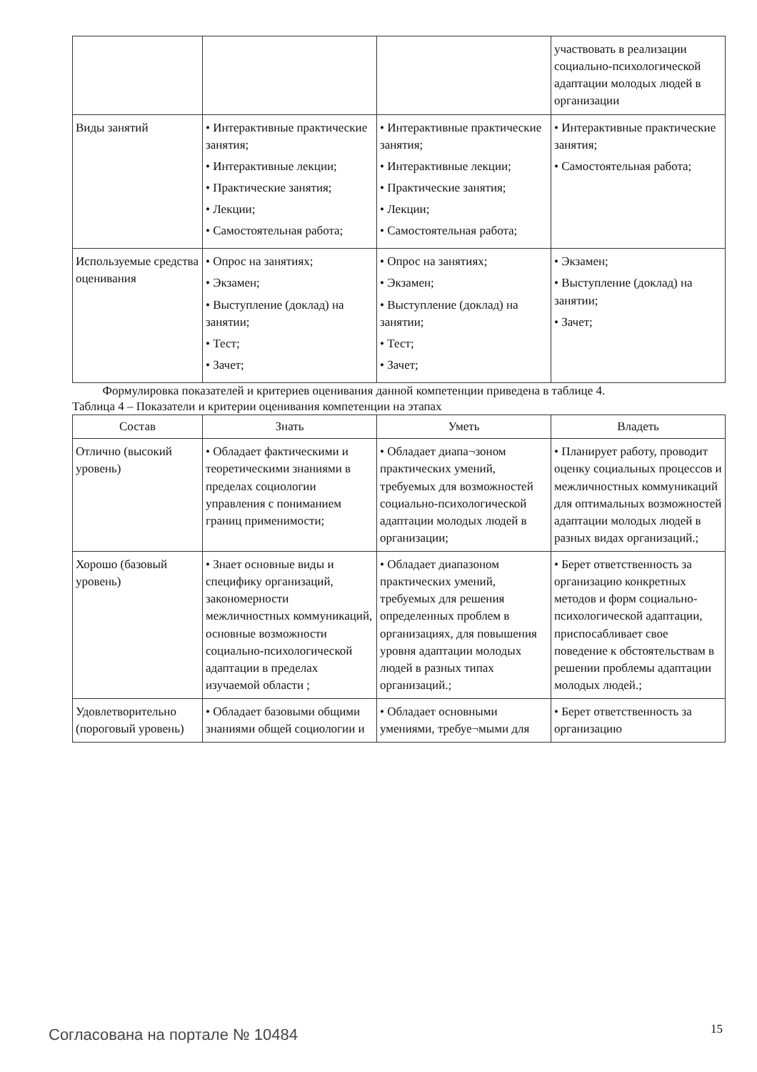| | | | участвовать в реализации социально-психологической адаптации молодых людей в организации |
| Виды занятий | • Интерактивные практические занятия; • Интерактивные лекции; • Практические занятия; • Лекции; • Самостоятельная работа; | • Интерактивные практические занятия; • Интерактивные лекции; • Практические занятия; • Лекции; • Самостоятельная работа; | • Интерактивные практические занятия; • Самостоятельная работа; |
| Используемые средства оценивания | • Опрос на занятиях; • Экзамен; • Выступление (доклад) на занятии; • Тест; • Зачет; | • Опрос на занятиях; • Экзамен; • Выступление (доклад) на занятии; • Тест; • Зачет; | • Экзамен; • Выступление (доклад) на занятии; • Зачет; |
Формулировка показателей и критериев оценивания данной компетенции приведена в таблице 4.
Таблица 4 – Показатели и критерии оценивания компетенции на этапах
| Состав | Знать | Уметь | Владеть |
| --- | --- | --- | --- |
| Отлично (высокий уровень) | • Обладает фактическими и теоретическими знаниями в пределах социологии управления с пониманием границ применимости; | • Обладает диапа¬зоном практических умений, требуемых для возможностей социально-психологической адаптации молодых людей в организации; | • Планирует работу, проводит оценку социальных процессов и межличностных коммуникаций для оптимальных возможностей адаптации молодых людей в разных видах организаций.; |
| Хорошо (базовый уровень) | • Знает основные виды и специфику организаций, закономерности межличностных коммуникаций, основные возможности социально-психологической адаптации в пределах изучаемой области ; | • Обладает диапазоном практических умений, требуемых для решения определенных проблем в организациях, для повышения уровня адаптации молодых людей в разных типах организаций.; | • Берет ответственность за организацию конкретных методов и форм социально-психологической адаптации, приспосабливает свое поведение к обстоятельствам в решении проблемы адаптации молодых людей.; |
| Удовлетворительно (пороговый уровень) | • Обладает базовыми общими знаниями общей социологии и | • Обладает основными умениями, требуе¬мыми для | • Берет ответственность за организацию |
Согласована на портале № 10484 15